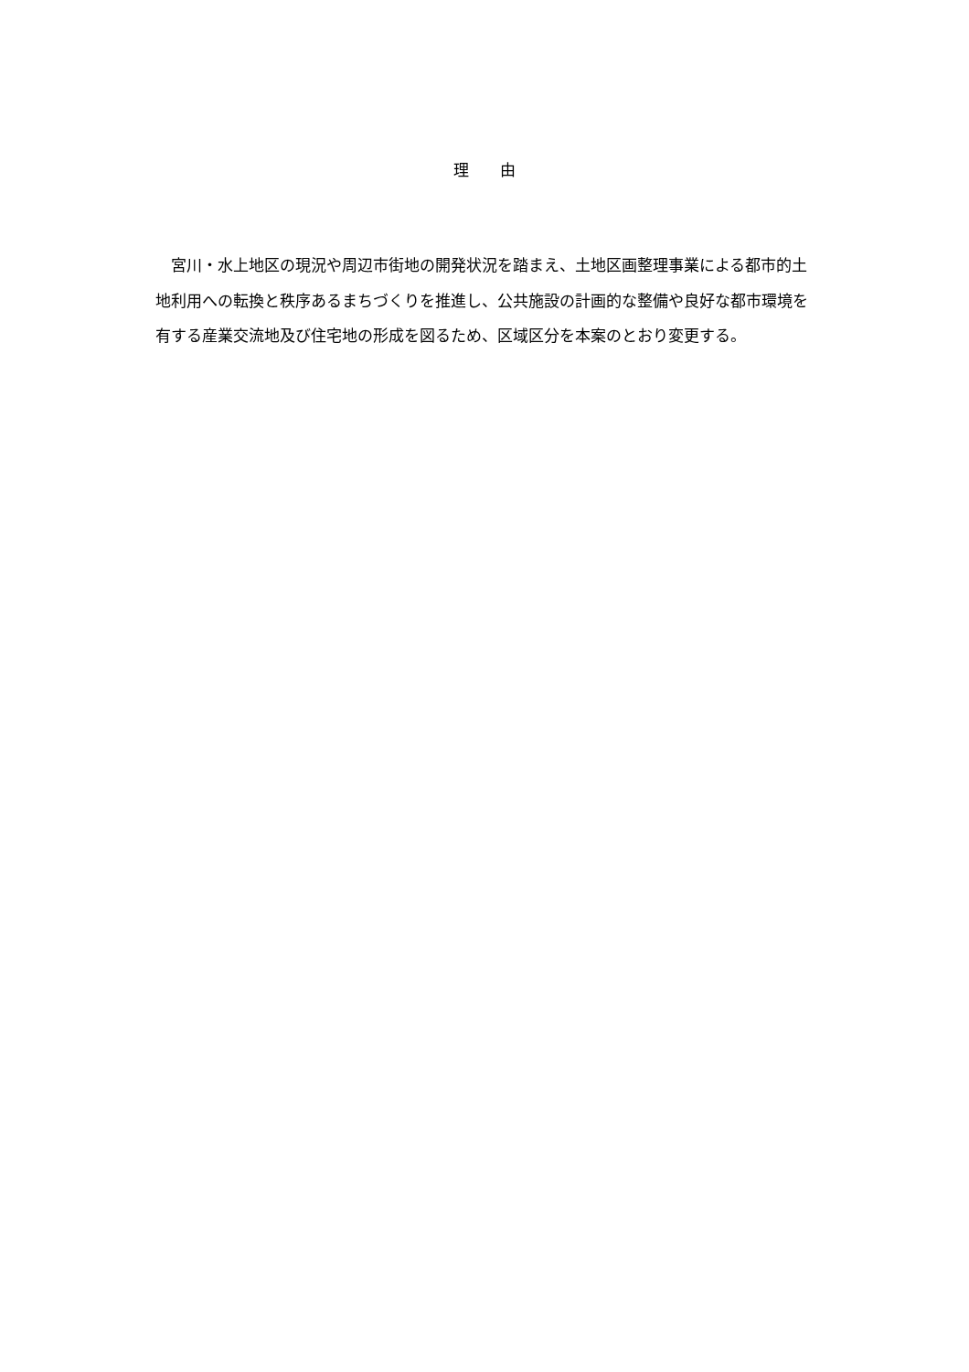理　　由
宮川・水上地区の現況や周辺市街地の開発状況を踏まえ、土地区画整理事業による都市的土地利用への転換と秩序あるまちづくりを推進し、公共施設の計画的な整備や良好な都市環境を有する産業交流地及び住宅地の形成を図るため、区域区分を本案のとおり変更する。